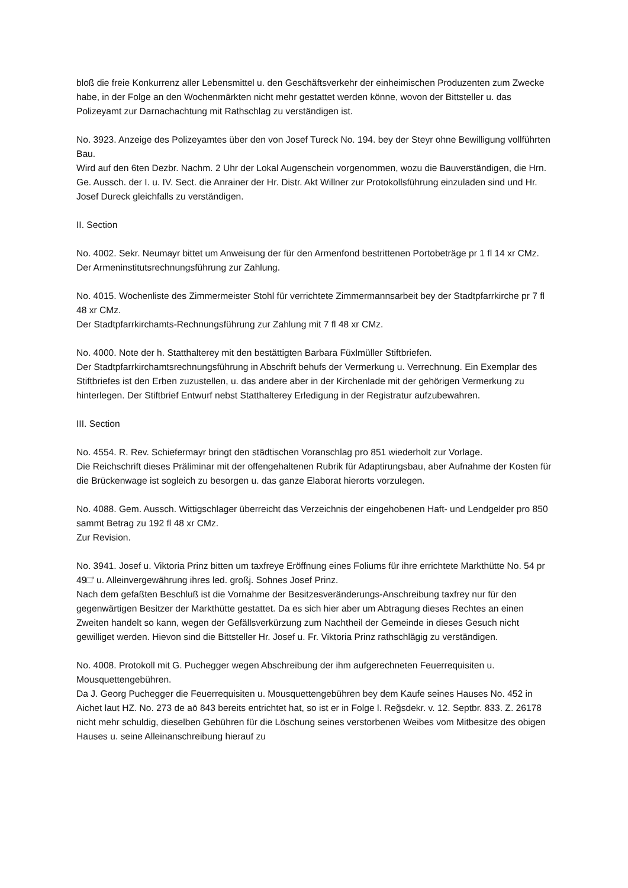bloß die freie Konkurrenz aller Lebensmittel u. den Geschäftsverkehr der einheimischen Produzenten zum Zwecke habe, in der Folge an den Wochenmärkten nicht mehr gestattet werden könne, wovon der Bittsteller u. das Polizeyamt zur Darnachachtung mit Rathschlag zu verständigen ist.
No. 3923. Anzeige des Polizeyamtes über den von Josef Tureck No. 194. bey der Steyr ohne Bewilligung vollführten Bau.
Wird auf den 6ten Dezbr. Nachm. 2 Uhr der Lokal Augenschein vorgenommen, wozu die Bauverständigen, die Hrn. Ge. Aussch. der I. u. IV. Sect. die Anrainer der Hr. Distr. Akt Willner zur Protokollsführung einzuladen sind und Hr. Josef Dureck gleichfalls zu verständigen.
II. Section
No. 4002. Sekr. Neumayr bittet um Anweisung der für den Armenfond bestrittenen Portobeträge pr 1 fl 14 xr CMz.
Der Armeninstitutsrechnungsführung zur Zahlung.
No. 4015. Wochenliste des Zimmermeister Stohl für verrichtete Zimmermannsarbeit bey der Stadtpfarrkirche pr 7 fl 48 xr CMz.
Der Stadtpfarrkirchamts-Rechnungsführung zur Zahlung mit 7 fl 48 xr CMz.
No. 4000. Note der h. Statthalterey mit den bestättigten Barbara Füxlmüller Stiftbriefen.
Der Stadtpfarrkirchamtsrechnungsführung in Abschrift behufs der Vermerkung u. Verrechnung. Ein Exemplar des Stiftbriefes ist den Erben zuzustellen, u. das andere aber in der Kirchenlade mit der gehörigen Vermerkung zu hinterlegen. Der Stiftbrief Entwurf nebst Statthalterey Erledigung in der Registratur aufzubewahren.
III. Section
No. 4554. R. Rev. Schiefermayr bringt den städtischen Voranschlag pro 851 wiederholt zur Vorlage.
Die Reichschrift dieses Präliminar mit der offengehaltenen Rubrik für Adaptirungsbau, aber Aufnahme der Kosten für die Brückenwage ist sogleich zu besorgen u. das ganze Elaborat hierorts vorzulegen.
No. 4088. Gem. Aussch. Wittigschlager überreicht das Verzeichnis der eingehobenen Haft- und Lendgelder pro 850 sammt Betrag zu 192 fl 48 xr CMz.
Zur Revision.
No. 3941. Josef u. Viktoria Prinz bitten um taxfreye Eröffnung eines Foliums für ihre errichtete Markthütte No. 54 pr 49□' u. Alleinvergewährung ihres led. großj. Sohnes Josef Prinz.
Nach dem gefaßten Beschluß ist die Vornahme der Besitzesveränderungs-Anschreibung taxfrey nur für den gegenwärtigen Besitzer der Markthütte gestattet. Da es sich hier aber um Abtragung dieses Rechtes an einen Zweiten handelt so kann, wegen der Gefällsverkürzung zum Nachtheil der Gemeinde in dieses Gesuch nicht gewilliget werden. Hievon sind die Bittsteller Hr. Josef u. Fr. Viktoria Prinz rathschlägig zu verständigen.
No. 4008. Protokoll mit G. Puchegger wegen Abschreibung der ihm aufgerechneten Feuerrequisiten u. Mousquettengebühren.
Da J. Georg Puchegger die Feuerrequisiten u. Mousquettengebühren bey dem Kaufe seines Hauses No. 452 in Aichet laut HZ. No. 273 de aō 843 bereits entrichtet hat, so ist er in Folge l. Reg̃sdekr. v. 12. Septbr. 833. Z. 26178 nicht mehr schuldig, dieselben Gebühren für die Löschung seines verstorbenen Weibes vom Mitbesitze des obigen Hauses u. seine Alleinanschreibung hierauf zu